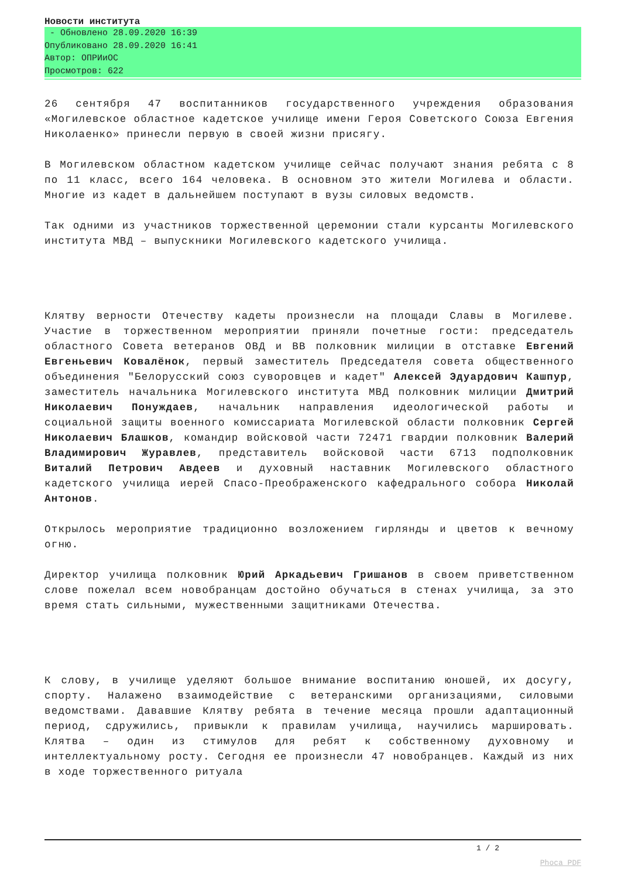Новости института
- Обновлено 28.09.2020 16:39
Опубликовано 28.09.2020 16:41
Автор: ОПРИиОС
Просмотров: 622
26 сентября 47 воспитанников государственного учреждения образования «Могилевское областное кадетское училище имени Героя Советского Союза Евгения Николаенко» принесли первую в своей жизни присягу.
В Могилевском областном кадетском училище сейчас получают знания ребята с 8 по 11 класс, всего 164 человека. В основном это жители Могилева и области. Многие из кадет в дальнейшем поступают в вузы силовых ведомств.
Так одними из участников торжественной церемонии стали курсанты Могилевского института МВД – выпускники Могилевского кадетского училища.
Клятву верности Отечеству кадеты произнесли на площади Славы в Могилеве. Участие в торжественном мероприятии приняли почетные гости: председатель областного Совета ветеранов ОВД и ВВ полковник милиции в отставке Евгений Евгеньевич Ковалёнок, первый заместитель Председателя совета общественного объединения "Белорусский союз суворовцев и кадет" Алексей Эдуардович Кашпур, заместитель начальника Могилевского института МВД полковник милиции Дмитрий Николаевич Понуждаев, начальник направления идеологической работы и социальной защиты военного комиссариата Могилевской области полковник Сергей Николаевич Блашков, командир войсковой части 72471 гвардии полковник Валерий Владимирович Журавлев, представитель войсковой части 6713 подполковник Виталий Петрович Авдеев и духовный наставник Могилевского областного кадетского училища иерей Спасо-Преображенского кафедрального собора Николай Антонов.
Открылось мероприятие традиционно возложением гирлянды и цветов к вечному огню.
Директор училища полковник Юрий Аркадьевич Гришанов в своем приветственном слове пожелал всем новобранцам достойно обучаться в стенах училища, за это время стать сильными, мужественными защитниками Отечества.
К слову, в училище уделяют большое внимание воспитанию юношей, их досугу, спорту. Налажено взаимодействие с ветеранскими организациями, силовыми ведомствами. Дававшие Клятву ребята в течение месяца прошли адаптационный период, сдружились, привыкли к правилам училища, научились маршировать. Клятва – один из стимулов для ребят к собственному духовному и интеллектуальному росту. Сегодня ее произнесли 47 новобранцев. Каждый из них в ходе торжественного ритуала
1 / 2
Phoca PDF